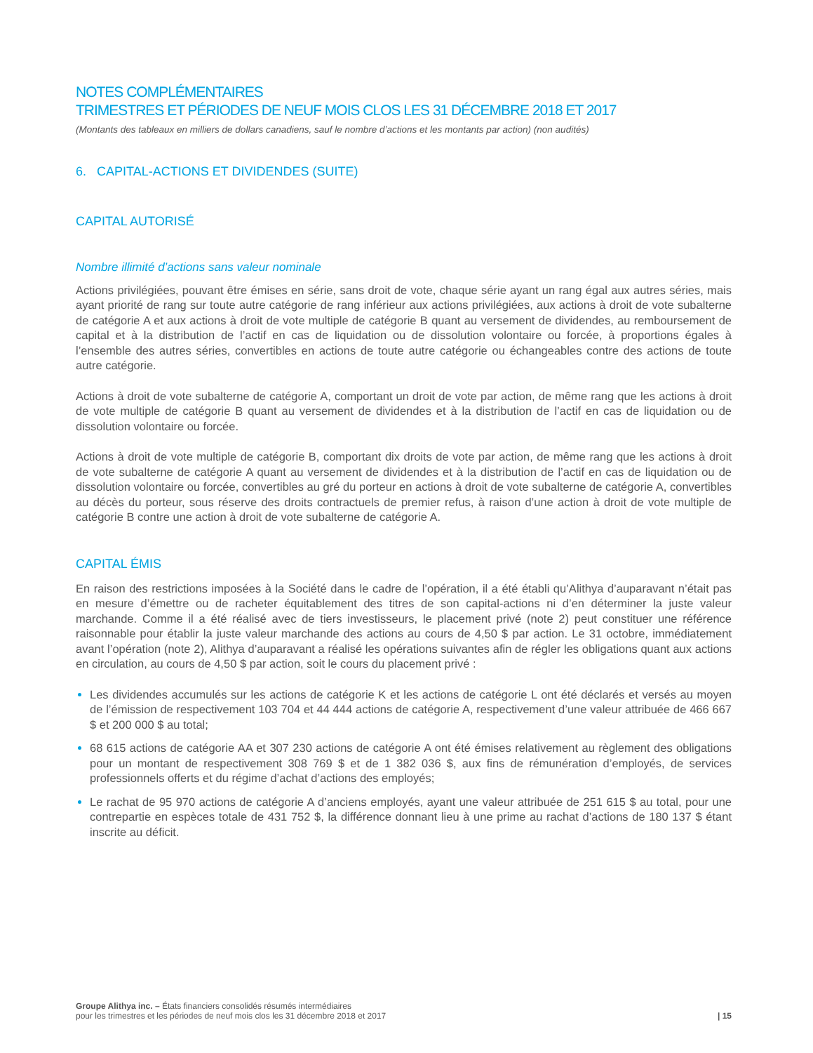NOTES COMPLÉMENTAIRES
TRIMESTRES ET PÉRIODES DE NEUF MOIS CLOS LES 31 DÉCEMBRE 2018 ET 2017
(Montants des tableaux en milliers de dollars canadiens, sauf le nombre d’actions et les montants par action) (non audités)
6. CAPITAL-ACTIONS ET DIVIDENDES (SUITE)
CAPITAL AUTORISÉ
Nombre illimité d’actions sans valeur nominale
Actions privilégiées, pouvant être émises en série, sans droit de vote, chaque série ayant un rang égal aux autres séries, mais ayant priorité de rang sur toute autre catégorie de rang inférieur aux actions privilégiées, aux actions à droit de vote subalterne de catégorie A et aux actions à droit de vote multiple de catégorie B quant au versement de dividendes, au remboursement de capital et à la distribution de l’actif en cas de liquidation ou de dissolution volontaire ou forcée, à proportions égales à l’ensemble des autres séries, convertibles en actions de toute autre catégorie ou échangeables contre des actions de toute autre catégorie.
Actions à droit de vote subalterne de catégorie A, comportant un droit de vote par action, de même rang que les actions à droit de vote multiple de catégorie B quant au versement de dividendes et à la distribution de l’actif en cas de liquidation ou de dissolution volontaire ou forcée.
Actions à droit de vote multiple de catégorie B, comportant dix droits de vote par action, de même rang que les actions à droit de vote subalterne de catégorie A quant au versement de dividendes et à la distribution de l’actif en cas de liquidation ou de dissolution volontaire ou forcée, convertibles au gré du porteur en actions à droit de vote subalterne de catégorie A, convertibles au décès du porteur, sous réserve des droits contractuels de premier refus, à raison d’une action à droit de vote multiple de catégorie B contre une action à droit de vote subalterne de catégorie A.
CAPITAL ÉMIS
En raison des restrictions imposées à la Société dans le cadre de l’opération, il a été établi qu’Alithya d’auparavant n’était pas en mesure d’émettre ou de racheter équitablement des titres de son capital-actions ni d’en déterminer la juste valeur marchande. Comme il a été réalisé avec de tiers investisseurs, le placement privé (note 2) peut constituer une référence raisonnable pour établir la juste valeur marchande des actions au cours de 4,50 $ par action. Le 31 octobre, immédiatement avant l’opération (note 2), Alithya d’auparavant a réalisé les opérations suivantes afin de régler les obligations quant aux actions en circulation, au cours de 4,50 $ par action, soit le cours du placement privé :
Les dividendes accumulés sur les actions de catégorie K et les actions de catégorie L ont été déclarés et versés au moyen de l’émission de respectivement 103 704 et 44 444 actions de catégorie A, respectivement d’une valeur attribuée de 466 667 $ et 200 000 $ au total;
68 615 actions de catégorie AA et 307 230 actions de catégorie A ont été émises relativement au règlement des obligations pour un montant de respectivement 308 769 $ et de 1 382 036 $, aux fins de rémunération d’employés, de services professionnels offerts et du régime d’achat d’actions des employés;
Le rachat de 95 970 actions de catégorie A d’anciens employés, ayant une valeur attribuée de 251 615 $ au total, pour une contrepartie en espèces totale de 431 752 $, la différence donnant lieu à une prime au rachat d’actions de 180 137 $ étant inscrite au déficit.
Groupe Alithya inc. – États financiers consolidés résumés intermédiaires
pour les trimestres et les périodes de neuf mois clos les 31 décembre 2018 et 2017
| 15